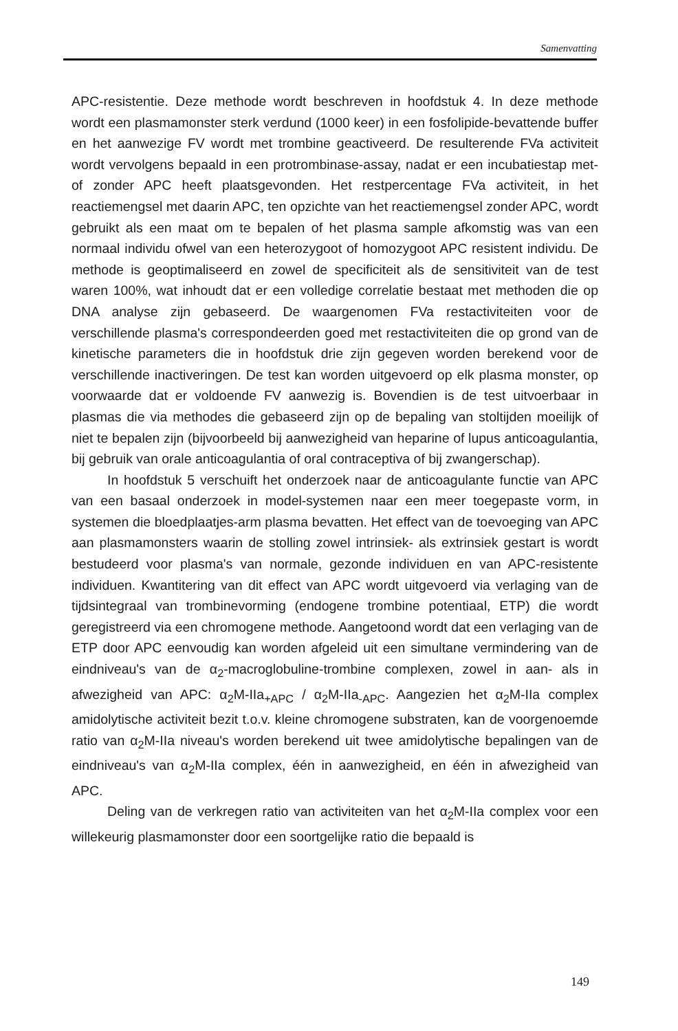Samenvatting
APC-resistentie. Deze methode wordt beschreven in hoofdstuk 4. In deze methode wordt een plasmamonster sterk verdund (1000 keer) in een fosfolipide-bevattende buffer en het aanwezige FV wordt met trombine geactiveerd. De resulterende FVa activiteit wordt vervolgens bepaald in een protrombinase-assay, nadat er een incubatiestap met- of zonder APC heeft plaatsgevonden. Het restpercentage FVa activiteit, in het reactiemengsel met daarin APC, ten opzichte van het reactiemengsel zonder APC, wordt gebruikt als een maat om te bepalen of het plasma sample afkomstig was van een normaal individu ofwel van een heterozygoot of homozygoot APC resistent individu. De methode is geoptimaliseerd en zowel de specificiteit als de sensitiviteit van de test waren 100%, wat inhoudt dat er een volledige correlatie bestaat met methoden die op DNA analyse zijn gebaseerd. De waargenomen FVa restactiviteiten voor de verschillende plasma's correspondeerden goed met restactiviteiten die op grond van de kinetische parameters die in hoofdstuk drie zijn gegeven worden berekend voor de verschillende inactiveringen. De test kan worden uitgevoerd op elk plasma monster, op voorwaarde dat er voldoende FV aanwezig is. Bovendien is de test uitvoerbaar in plasmas die via methodes die gebaseerd zijn op de bepaling van stoltijden moeilijk of niet te bepalen zijn (bijvoorbeeld bij aanwezigheid van heparine of lupus anticoagulantia, bij gebruik van orale anticoagulantia of oral contraceptiva of bij zwangerschap).
In hoofdstuk 5 verschuift het onderzoek naar de anticoagulante functie van APC van een basaal onderzoek in model-systemen naar een meer toegepaste vorm, in systemen die bloedplaatjes-arm plasma bevatten. Het effect van de toevoeging van APC aan plasmamonsters waarin de stolling zowel intrinsiek- als extrinsiek gestart is wordt bestudeerd voor plasma's van normale, gezonde individuen en van APC-resistente individuen. Kwantitering van dit effect van APC wordt uitgevoerd via verlaging van de tijdsintegraal van trombinevorming (endogene trombine potentiaal, ETP) die wordt geregistreerd via een chromogene methode. Aangetoond wordt dat een verlaging van de ETP door APC eenvoudig kan worden afgeleid uit een simultane vermindering van de eindniveau's van de α<sub>2</sub>-macroglobuline-trombine complexen, zowel in aan- als in afwezigheid van APC: α<sub>2</sub>M-IIa<sub>+APC</sub> / α<sub>2</sub>M-IIa<sub>-APC</sub>. Aangezien het α<sub>2</sub>M-IIa complex amidolytische activiteit bezit t.o.v. kleine chromogene substraten, kan de voorgenoemde ratio van α<sub>2</sub>M-IIa niveau's worden berekend uit twee amidolytische bepalingen van de eindniveau's van α<sub>2</sub>M-IIa complex, één in aanwezigheid, en één in afwezigheid van APC.
Deling van de verkregen ratio van activiteiten van het α<sub>2</sub>M-IIa complex voor een willekeurig plasmamonster door een soortgelijke ratio die bepaald is
149